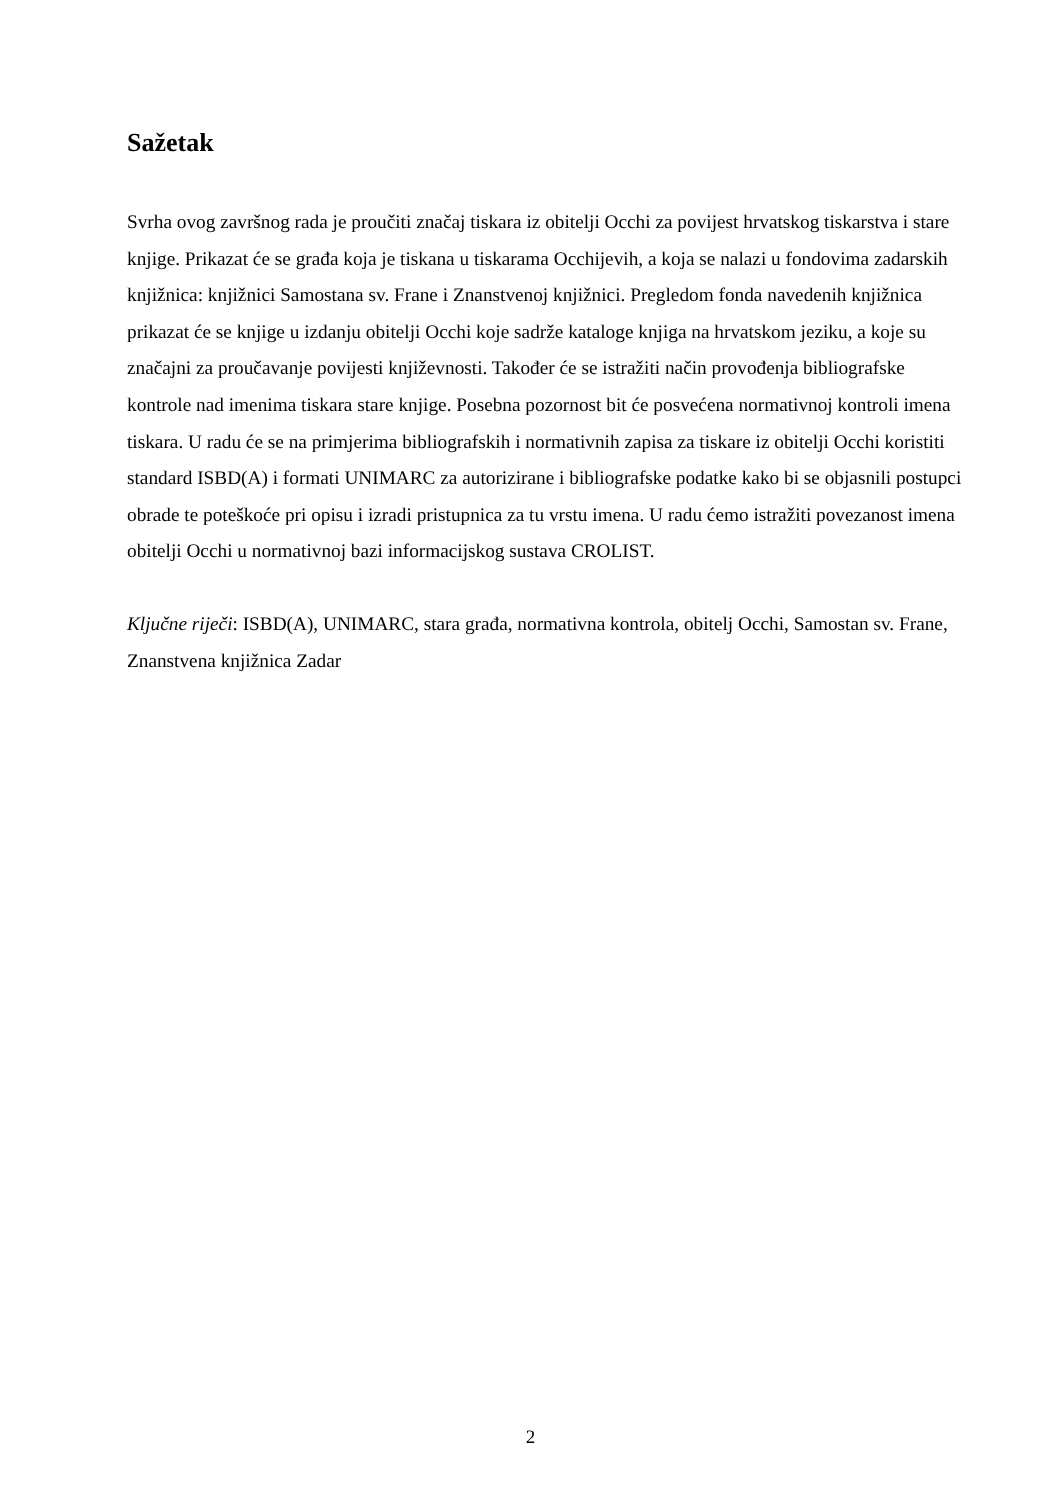Sažetak
Svrha ovog završnog rada je proučiti značaj tiskara iz obitelji Occhi za povijest hrvatskog tiskarstva i stare knjige. Prikazat će se građa koja je tiskana u tiskarama Occhijevih, a koja se nalazi u fondovima zadarskih knjižnica: knjižnici Samostana sv. Frane i Znanstvenoj knjižnici. Pregledom fonda navedenih knjižnica prikazat će se knjige u izdanju obitelji Occhi koje sadrže kataloge knjiga na hrvatskom jeziku, a koje su značajni za proučavanje povijesti književnosti. Također će se istražiti način provođenja bibliografske kontrole nad imenima tiskara stare knjige. Posebna pozornost bit će posvećena normativnoj kontroli imena tiskara. U radu će se na primjerima bibliografskih i normativnih zapisa za tiskare iz obitelji Occhi koristiti standard ISBD(A) i formati UNIMARC za autorizirane i bibliografske podatke kako bi se objasnili postupci obrade te poteškoće pri opisu i izradi pristupnica za tu vrstu imena. U radu ćemo istražiti povezanost imena obitelji Occhi u normativnoj bazi informacijskog sustava CROLIST.
Ključne riječi: ISBD(A), UNIMARC, stara građa, normativna kontrola, obitelj Occhi, Samostan sv. Frane, Znanstvena knjižnica Zadar
2